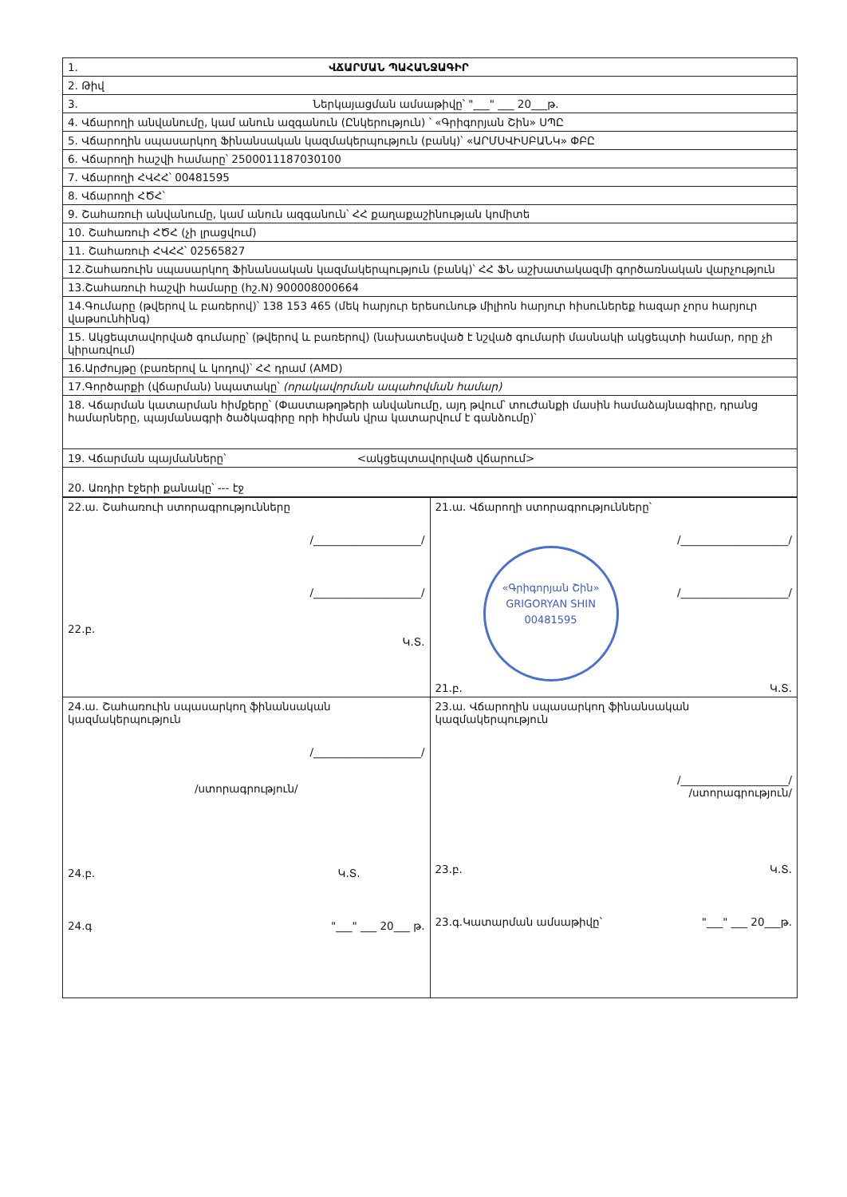| 1. ՎՃԱՐՄԱՆ ՊԱՀԱՆՋԱԳԻՐ |
| 2. Թիվ |
| 3. Ներկայացման ամսաթիվը՝ "___" ___ 20___թ. |
| 4. Վճարողի անվանումը, կամ անուն ազգանուն (Ընկերություն) ՝ «Գրիգորյան Շին» ՍՊԸ |
| 5. Վճարողին սպասարկող Ֆինանսական կազմակերպություն (բանկ)՝ «ԱՐՄՍՎԻՍԲԱՆԿ» ՓԲԸ |
| 6. Վճարողի հաշվի համարը՝ 2500011187030100 |
| 7. Վճարողի ՀՎՀՀ՝ 00481595 |
| 8. Վճարողի ՀԾՀ՝ |
| 9. Շահառուի անվանումը, կամ անուն ազգանուն՝ ՀՀ քաղաքաշինության կոմիտե |
| 10. Շահառուի ՀԾՀ (չի լրացվում) |
| 11. Շահառուի ՀՎՀՀ՝ 02565827 |
| 12.Շահառուին սպասարկող Ֆինանսական կազմակերպություն (բանկ)՝ ՀՀ ՖՆ աշխատակազմի գործառնական վարչություն |
| 13.Շահառուի հաշվի համարը (հշ.N) 900008000664 |
| 14.Գումարը (թվերով և բառերով)՝ 138 153 465 (մեկ հարյուր երեսունութ միլիոն հարյուր հիսուներեք հազար չորս հարյուր վաթսունհինգ) |
| 15. Ակցեպտավորված գումարը՝ (թվերով և բառերով) (նախատեսված է նշված գումարի մասնակի ակցեպտի համար, որը չի կիրառվում) |
| 16.Արժույթը (բառերով և կոդով)՝ ՀՀ դրամ (AMD) |
| 17.Գործարքի (վճարման) նպատակը՝ (որակավորման ապահովման համար) |
| 18. Վճարման կատարման հիմքերը՝ (Փաստաթղթերի անվանումը, այդ թվում՝ տուժանքի մասին համաձայնագիրը, դրանց համարները, պայմանագրի ծածկագիրը որի հիման վրա կատարվում է գանձումը)՝ |
| 19. Վճարման պայմանները՝ <ակցեպտավորված վճարում> |
| 20. Առդիր էջերի քանակը՝ --- էջ |
| 22.ա. Շահառուի ստորագրությունները /____________________/ /____________________/ 22.բ. Կ.Տ. | 21.ա. Վճարողի ստորագրությունները՝ /____________________/ «Գրիգորյան Շին» GRIGORYAN SHIN 00481595 /____________________/ 21.բ. Կ.Տ. |
| 24.ա. Շահառուին սպասարկող ֆինանսական կազմակերպություն /____________________/ /ստորագրություն/ 24.բ. Կ.Տ. 24.գ "___" ___ 20___ թ. | 23.ա. Վճարողին սպասարկող ֆինանսական կազմակերպություն /____________________/ /ստորագրություն/ 23.բ. Կ.Տ. 23.գ.Կատարման ամսաթիվը՝ "___" ___ 20___թ. |